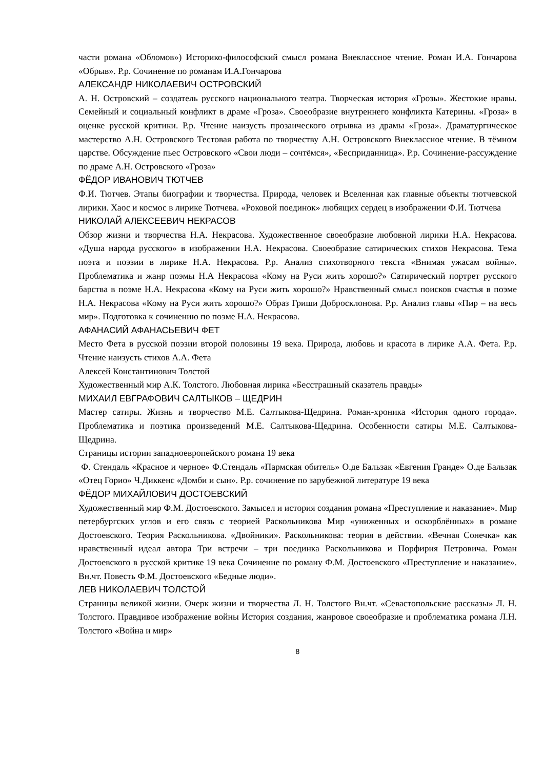части романа «Обломов») Историко-философский смысл романа Внеклассное чтение. Роман И.А. Гончарова «Обрыв». Р.р. Сочинение по романам И.А.Гончарова
АЛЕКСАНДР НИКОЛАЕВИЧ ОСТРОВСКИЙ
А. Н. Островский – создатель русского национального театра. Творческая история «Грозы». Жестокие нравы. Семейный и социальный конфликт в драме «Гроза». Своеобразие внутреннего конфликта Катерины. «Гроза» в оценке русской критики. Р.р. Чтение наизусть прозаического отрывка из драмы «Гроза». Драматургическое мастерство А.Н. Островского Тестовая работа по творчеству А.Н. Островского Внеклассное чтение. В тёмном царстве. Обсуждение пьес Островского «Свои люди – сочтёмся», «Бесприданница». Р.р. Сочинение-рассуждение по драме А.Н. Островского «Гроза»
ФЁДОР ИВАНОВИЧ ТЮТЧЕВ
Ф.И. Тютчев. Этапы биографии и творчества. Природа, человек и Вселенная как главные объекты тютчевской лирики. Хаос и космос в лирике Тютчева. «Роковой поединок» любящих сердец в изображении Ф.И. Тютчева
НИКОЛАЙ АЛЕКСЕЕВИЧ НЕКРАСОВ
Обзор жизни и творчества Н.А. Некрасова. Художественное своеобразие любовной лирики Н.А. Некрасова. «Душа народа русского» в изображении Н.А. Некрасова. Своеобразие сатирических стихов Некрасова. Тема поэта и поэзии в лирике Н.А. Некрасова. Р.р. Анализ стихотворного текста «Внимая ужасам войны». Проблематика и жанр поэмы Н.А Некрасова «Кому на Руси жить хорошо?» Сатирический портрет русского барства в поэме Н.А. Некрасова «Кому на Руси жить хорошо?» Нравственный смысл поисков счастья в поэме Н.А. Некрасова «Кому на Руси жить хорошо?» Образ Гриши Добросклонова. Р.р. Анализ главы «Пир – на весь мир». Подготовка к сочинению по поэме Н.А. Некрасова.
АФАНАСИЙ АФАНАСЬЕВИЧ ФЕТ
Место Фета в русской поэзии второй половины 19 века. Природа, любовь и красота в лирике А.А. Фета. Р.р. Чтение наизусть стихов А.А. Фета
Алексей Константинович Толстой
Художественный мир А.К. Толстого. Любовная лирика «Бесстрашный сказатель правды»
МИХАИЛ ЕВГРАФОВИЧ САЛТЫКОВ – ЩЕДРИН
Мастер сатиры. Жизнь и творчество М.Е. Салтыкова-Щедрина. Роман-хроника «История одного города». Проблематика и поэтика произведений М.Е. Салтыкова-Щедрина. Особенности сатиры М.Е. Салтыкова-Щедрина.
Страницы истории западноевропейского романа 19 века
Ф. Стендаль «Красное и черное» Ф.Стендаль «Пармская обитель» О.де Бальзак «Евгения Гранде» О.де Бальзак «Отец Горио» Ч.Диккенс «Домби и сын». Р.р. сочинение по зарубежной литературе 19 века
ФЁДОР МИХАЙЛОВИЧ ДОСТОЕВСКИЙ
Художественный мир Ф.М. Достоевского. Замысел и история создания романа «Преступление и наказание». Мир петербургских углов и его связь с теорией Раскольникова Мир «униженных и оскорблённых» в романе Достоевского. Теория Раскольникова. «Двойники». Раскольникова: теория в действии. «Вечная Сонечка» как нравственный идеал автора Три встречи – три поединка Раскольникова и Порфирия Петровича. Роман Достоевского в русской критике 19 века Сочинение по роману Ф.М. Достоевского «Преступление и наказание». Вн.чт. Повесть Ф.М. Достоевского «Бедные люди».
ЛЕВ НИКОЛАЕВИЧ ТОЛСТОЙ
Страницы великой жизни. Очерк жизни и творчества Л. Н. Толстого Вн.чт. «Севастопольские рассказы» Л. Н. Толстого. Правдивое изображение войны История создания, жанровое своеобразие и проблематика романа Л.Н. Толстого «Война и мир»
8